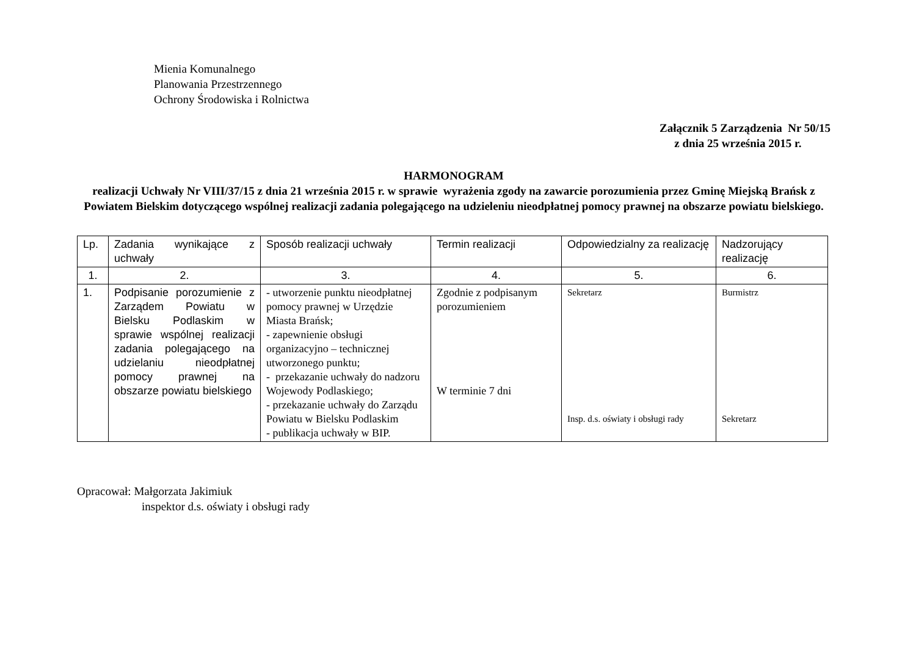Mienia Komunalnego
Planowania Przestrzennego
Ochrony Środowiska i Rolnictwa
Załącznik 5 Zarządzenia Nr 50/15
z dnia 25 września 2015 r.
HARMONOGRAM
realizacji Uchwały Nr VIII/37/15 z dnia 21 września 2015 r. w sprawie wyrażenia zgody na zawarcie porozumienia przez Gminę Miejską Brańsk z Powiatem Bielskim dotyczącego wspólnej realizacji zadania polegającego na udzieleniu nieodpłatnej pomocy prawnej na obszarze powiatu bielskiego.
| Lp. | Zadania wynikające z uchwały | Sposób realizacji uchwały | Termin realizacji | Odpowiedzialny za realizację | Nadzorujący realizację |
| 1. | 2. | 3. | 4. | 5. | 6. |
| 1. | Podpisanie porozumienie z Zarządem Powiatu w Bielsku Podlaskim w sprawie wspólnej realizacji zadania polegającego na udzielaniu nieodpłatnej pomocy prawnej na obszarze powiatu bielskiego | - utworzenie punktu nieodpłatnej pomocy prawnej w Urzędzie Miasta Brańsk; - zapewnienie obsługi organizacyjno – technicznej utworzonego punktu; - przekazanie uchwały do nadzoru Wojewody Podlaskiego; - przekazanie uchwały do Zarządu Powiatu w Bielsku Podlaskim - publikacja uchwały w BIP. | Zgodnie z podpisanym porozumieniem W terminie 7 dni | Sekretarz Insp. d.s. oświaty i obsługi rady | Burmistrz Sekretarz |
Opracował: Małgorzata Jakimiuk
inspektor d.s. oświaty i obsługi rady